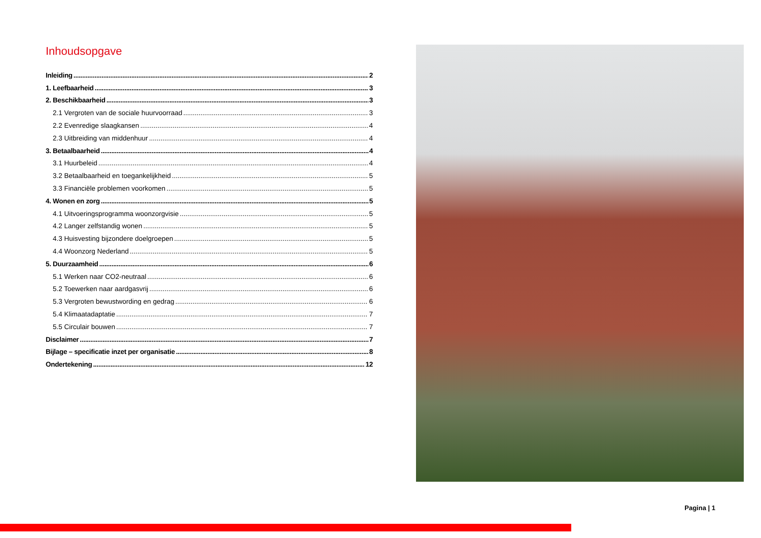Inhoudsopgave
Inleiding 2
1. Leefbaarheid 3
2. Beschikbaarheid 3
2.1 Vergroten van de sociale huurvoorraad 3
2.2 Evenredige slaagkansen 4
2.3 Uitbreiding van middenhuur 4
3. Betaalbaarheid 4
3.1 Huurbeleid 4
3.2 Betaalbaarheid en toegankelijkheid 5
3.3 Financiële problemen voorkomen 5
4. Wonen en zorg 5
4.1 Uitvoeringsprogramma woonzorgvisie 5
4.2 Langer zelfstandig wonen 5
4.3 Huisvesting bijzondere doelgroepen 5
4.4 Woonzorg Nederland 5
5. Duurzaamheid 6
5.1 Werken naar CO2-neutraal 6
5.2 Toewerken naar aardgasvrij 6
5.3 Vergroten bewustwording en gedrag 6
5.4 Klimaatadaptatie 7
5.5 Circulair bouwen 7
Disclaimer 7
Bijlage – specificatie inzet per organisatie 8
Ondertekening 12
Pagina | 1